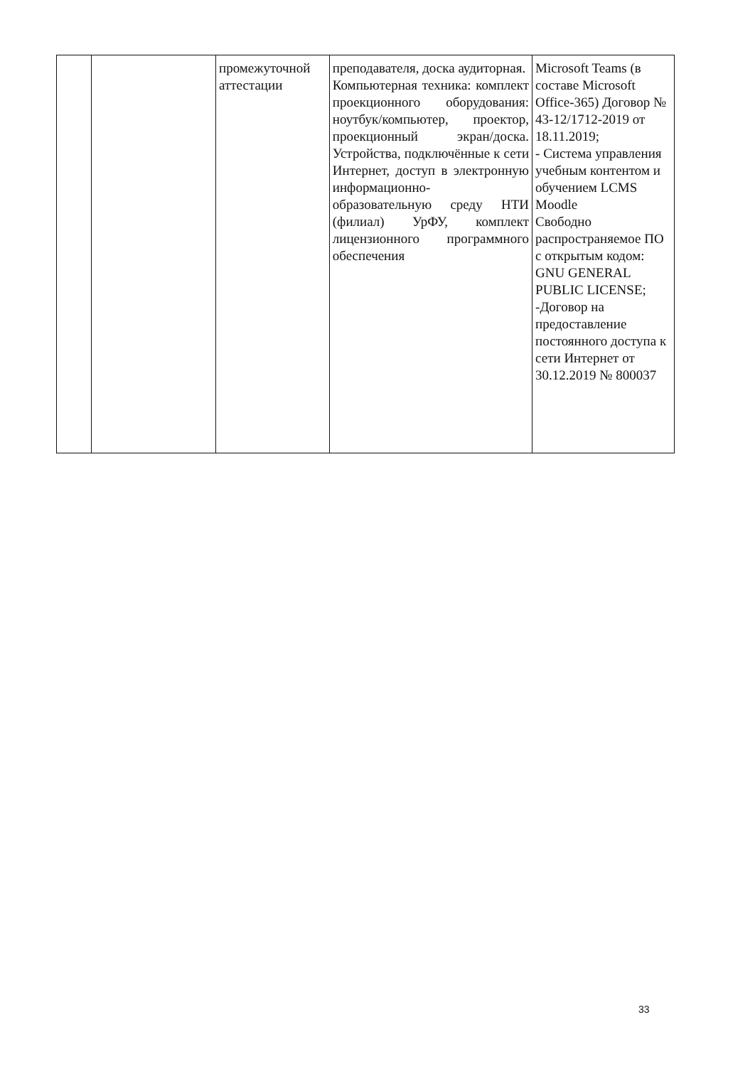| | | промежуточной аттестации | преподавателя, доска аудиторная. Компьютерная техника: комплект проекционного оборудования: ноутбук/компьютер, проектор, проекционный экран/доска. Устройства, подключённые к сети Интернет, доступ в электронную информационно-образовательную среду НТИ (филиал) УрФУ, комплект лицензионного программного обеспечения | Microsoft Teams (в составе Microsoft Office-365) Договор № 43-12/1712-2019 от 18.11.2019; - Система управления учебным контентом и обучением LCMS Moodle Свободно распространяемое ПО с открытым кодом: GNU GENERAL PUBLIC LICENSE; -Договор на предоставление постоянного доступа к сети Интернет от 30.12.2019 № 800037 |
33